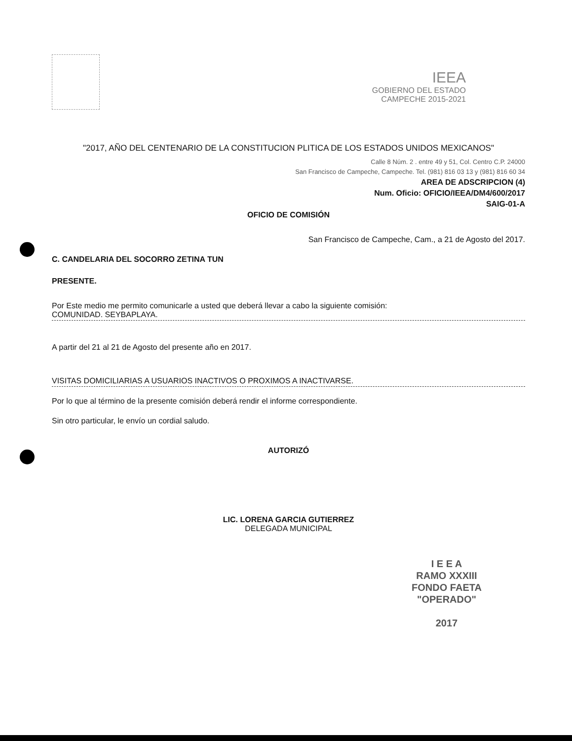IEEA
GOBIERNO DEL ESTADO
CAMPECHE 2015-2021
"2017, AÑO DEL CENTENARIO DE LA CONSTITUCION PLITICA DE LOS ESTADOS UNIDOS MEXICANOS"
Calle 8 Núm. 2 . entre 49 y 51, Col. Centro C.P. 24000
San Francisco de Campeche, Campeche. Tel. (981) 816 03 13 y (981) 816 60 34
AREA DE ADSCRIPCION (4)
Num. Oficio: OFICIO/IEEA/DM4/600/2017
SAIG-01-A
OFICIO DE COMISIÓN
San Francisco de Campeche, Cam., a 21 de Agosto del 2017.
C. CANDELARIA DEL SOCORRO ZETINA TUN
PRESENTE.
Por Este medio me permito comunicarle a usted que deberá llevar a cabo la siguiente comisión:
COMUNIDAD. SEYBAPLAYA.
A partir del 21 al 21 de Agosto del presente año en 2017.
VISITAS DOMICILIARIAS A USUARIOS INACTIVOS O PROXIMOS A INACTIVARSE.
Por lo que al término de la presente comisión deberá rendir el informe correspondiente.
Sin otro particular, le envío un cordial saludo.
AUTORIZÓ
LIC. LORENA GARCIA GUTIERREZ
DELEGADA MUNICIPAL
I E E A
RAMO XXXIII
FONDO FAETA
"OPERADO"
2017